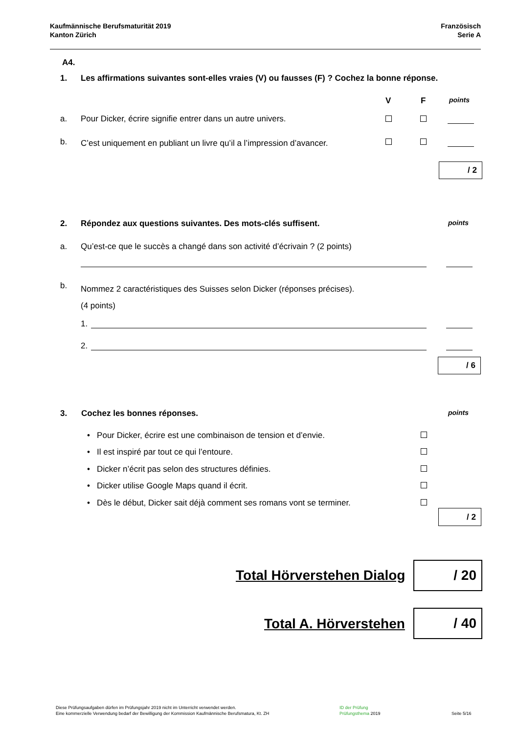Kaufmännische Berufsmaturität 2019
Kanton Zürich
Französisch
Serie A
A4.
1. Les affirmations suivantes sont-elles vraies (V) ou fausses (F) ? Cochez la bonne réponse.
V F points
a.
Pour Dicker, écrire signifie entrer dans un autre univers.
b.
C’est uniquement en publiant un livre qu’il a l’impression d’avancer.
/ 2
2.
Répondez aux questions suivantes. Des mots-clés suffisent.
points
a.
Qu’est-ce que le succès a changé dans son activité d’écrivain ? (2 points)
b.
Nommez 2 caractéristiques des Suisses selon Dicker (réponses précises).
(4 points)
1.
2.
/ 6
3. Cochez les bonnes réponses. points
• Pour Dicker, écrire est une combinaison de tension et d’envie.
• Il est inspiré par tout ce qui l’entoure.
• Dicker n’écrit pas selon des structures définies.
• Dicker utilise Google Maps quand il écrit.
• Dès le début, Dicker sait déjà comment ses romans vont se terminer.
/ 2
Total Hörverstehen Dialog / 20
Total A. Hörverstehen
/ 40
Diese Prüfungsaufgaben dürfen im Prüfungsjahr 2019 nicht im Unterricht verwendet werden.
Eine kommerzielle Verwendung bedarf der Bewilligung der Kommission Kaufmännische Berufsmatura, Kt. ZH
ID der Prüfung
Prüfungsthema 2019
Seite 5/16